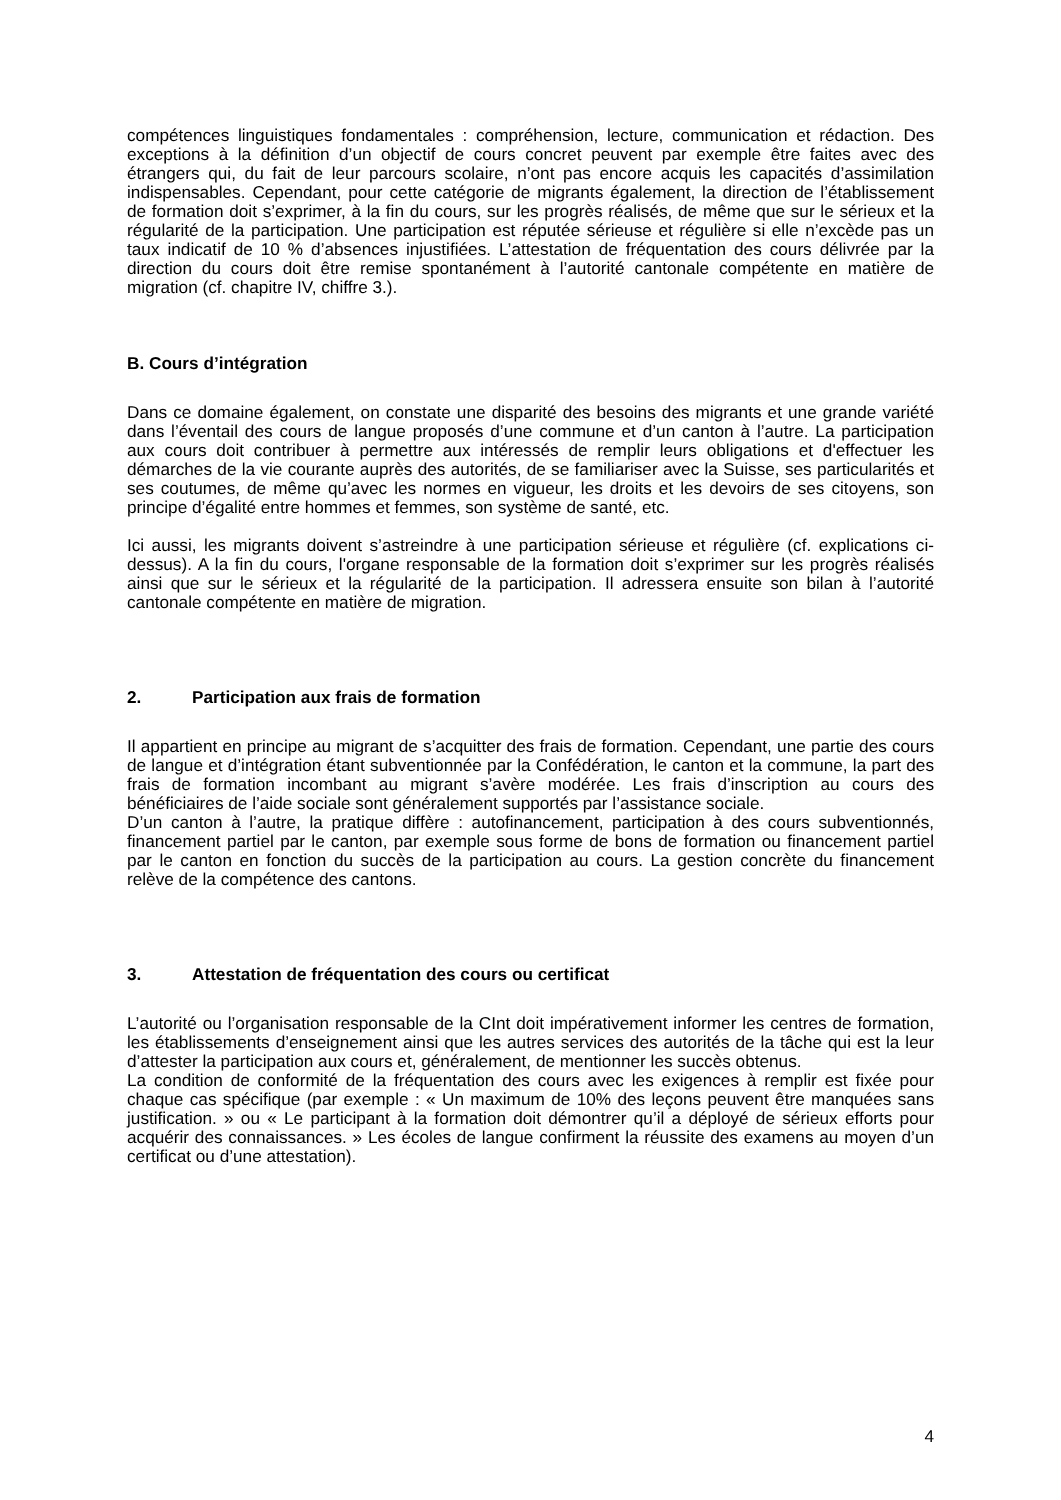compétences linguistiques fondamentales : compréhension, lecture, communication et rédaction. Des exceptions à la définition d’un objectif de cours concret peuvent par exemple être faites avec des étrangers qui, du fait de leur parcours scolaire, n’ont pas encore acquis les capacités d’assimilation indispensables. Cependant, pour cette catégorie de migrants également, la direction de l’établissement de formation doit s’exprimer, à la fin du cours, sur les progrès réalisés, de même que sur le sérieux et la régularité de la participation. Une participation est réputée sérieuse et régulière si elle n’excède pas un taux indicatif de 10 % d’absences injustifiées. L’attestation de fréquentation des cours délivrée par la direction du cours doit être remise spontanément à l’autorité cantonale compétente en matière de migration (cf. chapitre IV, chiffre 3.).
B. Cours d’intégration
Dans ce domaine également, on constate une disparité des besoins des migrants et une grande variété dans l’éventail des cours de langue proposés d’une commune et d’un canton à l’autre. La participation aux cours doit contribuer à permettre aux intéressés de remplir leurs obligations et d'effectuer les démarches de la vie courante auprès des autorités, de se familiariser avec la Suisse, ses particularités et ses coutumes, de même qu’avec les normes en vigueur, les droits et les devoirs de ses citoyens, son principe d’égalité entre hommes et femmes, son système de santé, etc.
Ici aussi, les migrants doivent s’astreindre à une participation sérieuse et régulière (cf. explications ci-dessus). A la fin du cours, l'organe responsable de la formation doit s’exprimer sur les progrès réalisés ainsi que sur le sérieux et la régularité de la participation. Il adressera ensuite son bilan à l’autorité cantonale compétente en matière de migration.
2. Participation aux frais de formation
Il appartient en principe au migrant de s’acquitter des frais de formation. Cependant, une partie des cours de langue et d’intégration étant subventionnée par la Confédération, le canton et la commune, la part des frais de formation incombant au migrant s’avère modérée. Les frais d’inscription au cours des bénéficiaires de l’aide sociale sont généralement supportés par l’assistance sociale.
D’un canton à l’autre, la pratique diffère : autofinancement, participation à des cours subventionnés, financement partiel par le canton, par exemple sous forme de bons de formation ou financement partiel par le canton en fonction du succès de la participation au cours. La gestion concrète du financement relève de la compétence des cantons.
3. Attestation de fréquentation des cours ou certificat
L’autorité ou l’organisation responsable de la CInt doit impérativement informer les centres de formation, les établissements d’enseignement ainsi que les autres services des autorités de la tâche qui est la leur d’attester la participation aux cours et, généralement, de mentionner les succès obtenus.
La condition de conformité de la fréquentation des cours avec les exigences à remplir est fixée pour chaque cas spécifique (par exemple : « Un maximum de 10% des leçons peuvent être manquées sans justification. » ou « Le participant à la formation doit démontrer qu’il a déployé de sérieux efforts pour acquérir des connaissances. » Les écoles de langue confirment la réussite des examens au moyen d’un certificat ou d’une attestation).
4